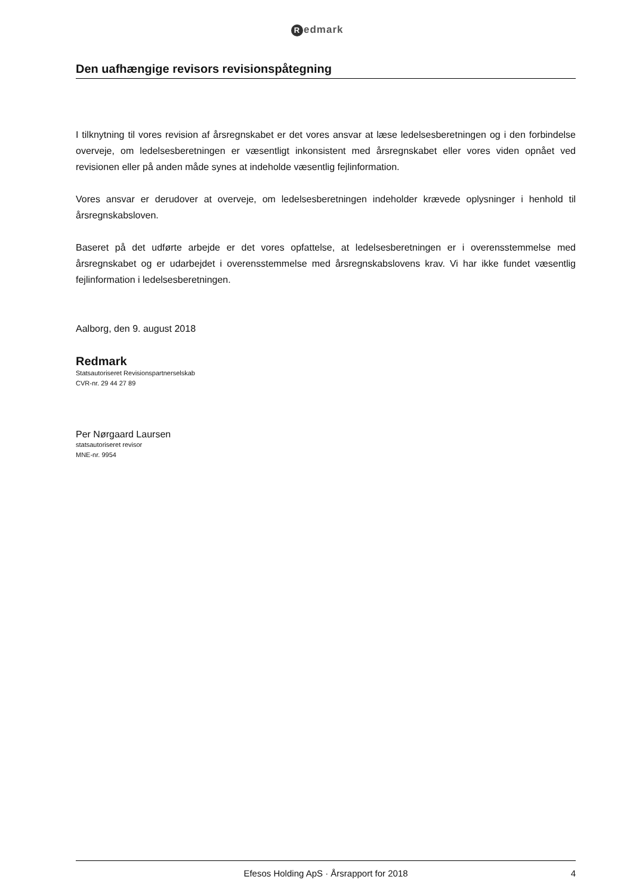Redmark
Den uafhængige revisors revisionspåtegning
I tilknytning til vores revision af årsregnskabet er det vores ansvar at læse ledelsesberetningen og i den forbindelse overveje, om ledelsesberetningen er væsentligt inkonsistent med årsregnskabet eller vores viden opnået ved revisionen eller på anden måde synes at indeholde væsentlig fejlinformation.
Vores ansvar er derudover at overveje, om ledelsesberetningen indeholder krævede oplysninger i henhold til årsregnskabsloven.
Baseret på det udførte arbejde er det vores opfattelse, at ledelsesberetningen er i overensstemmelse med årsregnskabet og er udarbejdet i overensstemmelse med årsregnskabslovens krav. Vi har ikke fundet væsentlig fejlinformation i ledelsesberetningen.
Aalborg, den 9. august 2018
Redmark
Statsautoriseret Revisionspartnerselskab
CVR-nr. 29 44 27 89
Per Nørgaard Laursen
statsautoriseret revisor
MNE-nr. 9954
Efesos Holding ApS · Årsrapport for 2018 4